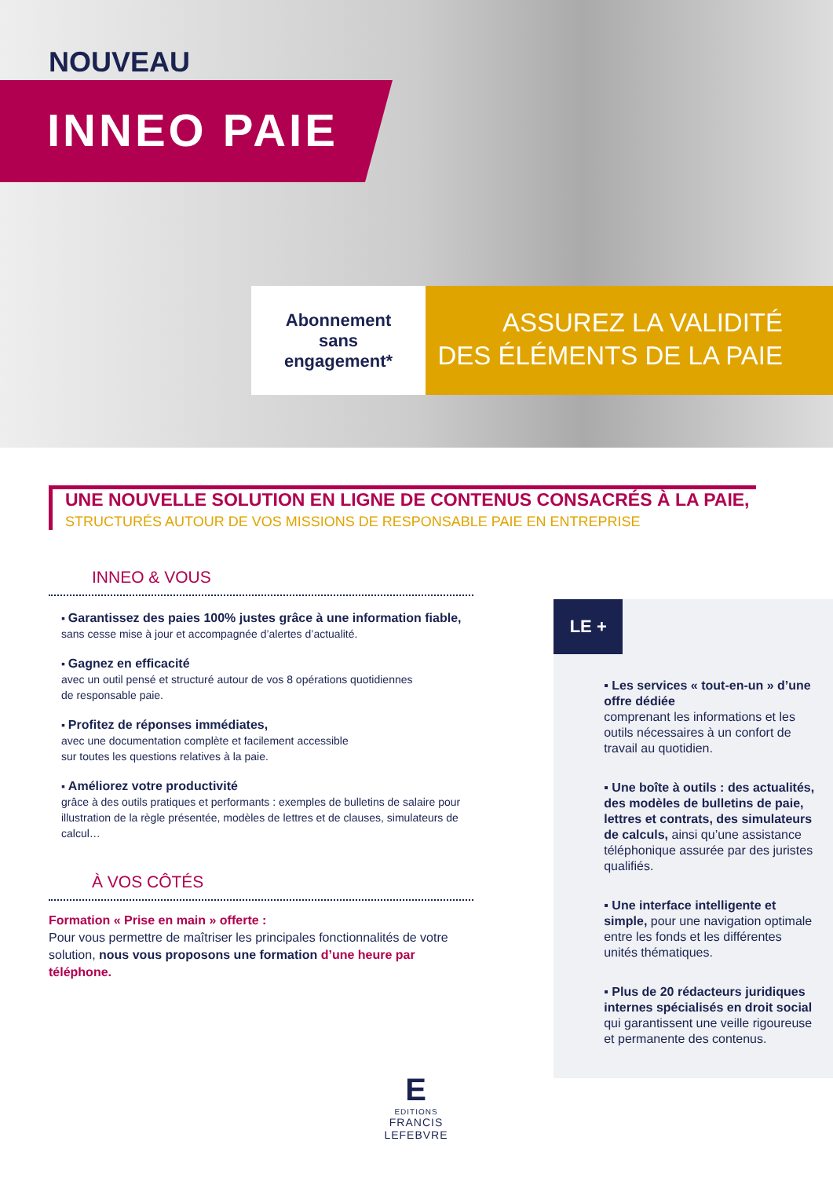NOUVEAU
INNEO PAIE
Abonnement
sans
engagement*
ASSUREZ LA VALIDITÉ
DES ÉLÉMENTS DE LA PAIE
UNE NOUVELLE SOLUTION EN LIGNE DE CONTENUS CONSACRÉS À LA PAIE,
STRUCTURÉS AUTOUR DE VOS MISSIONS DE RESPONSABLE PAIE EN ENTREPRISE
INNEO & VOUS
▪ Garantissez des paies 100% justes grâce à une information fiable,
sans cesse mise à jour et accompagnée d’alertes d’actualité.
▪ Gagnez en efficacité
avec un outil pensé et structuré autour de vos 8 opérations quotidiennes
de responsable paie.
▪ Profitez de réponses immédiates,
avec une documentation complète et facilement accessible
sur toutes les questions relatives à la paie.
▪ Améliorez votre productivité
grâce à des outils pratiques et performants : exemples de bulletins de salaire pour illustration de la règle présentée, modèles de lettres et de clauses, simulateurs de calcul…
À VOS CÔTÉS
Formation « Prise en main » offerte :
Pour vous permettre de maîtriser les principales fonctionnalités de votre solution, nous vous proposons une formation d’une heure par téléphone.
LE +
▪ Les services « tout-en-un » d’une offre dédiée
comprenant les informations et les outils nécessaires à un confort de travail au quotidien.
▪ Une boîte à outils : des actualités, des modèles de bulletins de paie, lettres et contrats, des simulateurs de calculs, ainsi qu’une assistance téléphonique assurée par des juristes qualifiés.
▪ Une interface intelligente et simple, pour une navigation optimale entre les fonds et les différentes unités thématiques.
▪ Plus de 20 rédacteurs juridiques internes spécialisés en droit social qui garantissent une veille rigoureuse et permanente des contenus.
E
EDITIONS
FRANCIS LEFEBVRE